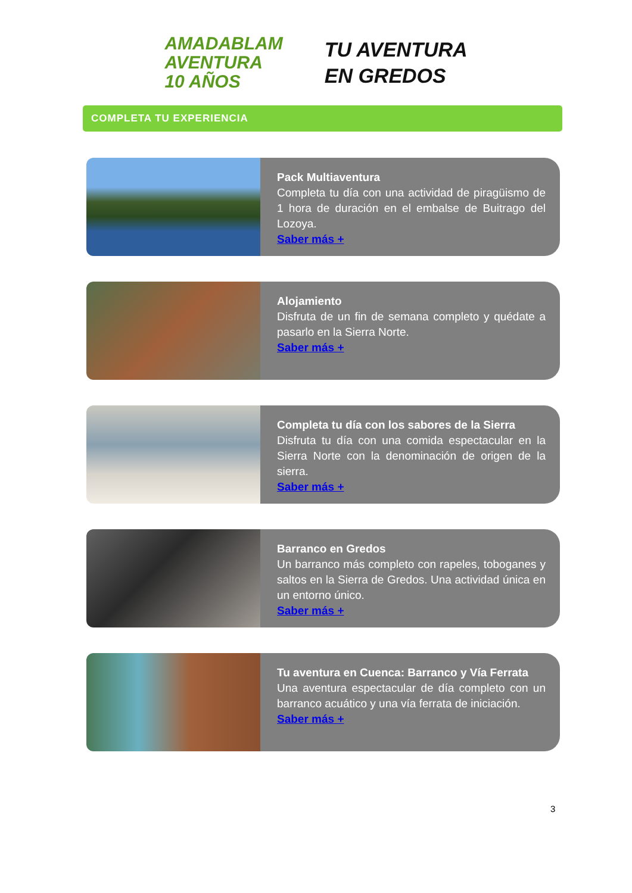AMADABLAM
AVENTURA
10 AÑOS
TU AVENTURA
EN GREDOS
COMPLETA TU EXPERIENCIA
Pack Multiaventura
Completa tu día con una actividad de piragüismo de 1 hora de duración en el embalse de Buitrago del Lozoya.
Saber más +
Alojamiento
Disfruta de un fin de semana completo y quédate a pasarlo en la Sierra Norte.
Saber más +
Completa tu día con los sabores de la Sierra
Disfruta tu día con una comida espectacular en la Sierra Norte con la denominación de origen de la sierra.
Saber más +
Barranco en Gredos
Un barranco más completo con rapeles, toboganes y saltos en la Sierra de Gredos. Una actividad única en un entorno único.
Saber más +
Tu aventura en Cuenca: Barranco y Vía Ferrata
Una aventura espectacular de día completo con un barranco acuático y una vía ferrata de iniciación.
Saber más +
3